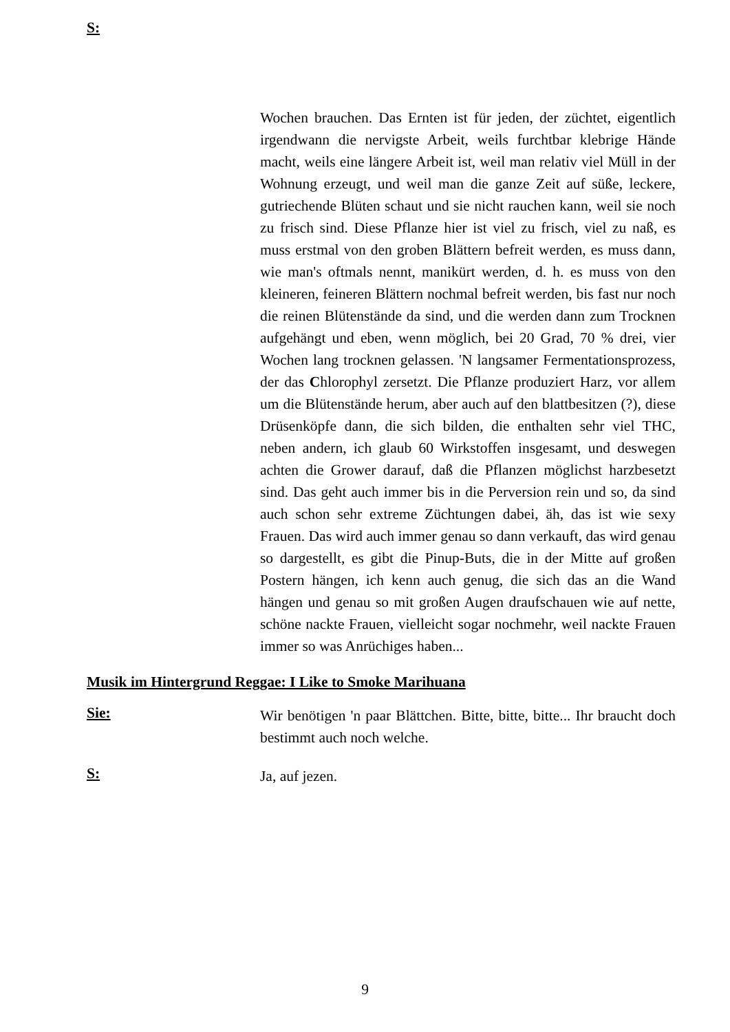S:
Wochen brauchen. Das Ernten ist für jeden, der züchtet, eigentlich irgendwann die nervigste Arbeit, weils furchtbar klebrige Hände macht, weils eine längere Arbeit ist, weil man relativ viel Müll in der Wohnung erzeugt, und weil man die ganze Zeit auf süße, leckere, gutriechende Blüten schaut und sie nicht rauchen kann, weil sie noch zu frisch sind. Diese Pflanze hier ist viel zu frisch, viel zu naß, es muss erstmal von den groben Blättern befreit werden, es muss dann, wie man's oftmals nennt, manikürt werden, d. h. es muss von den kleineren, feineren Blättern nochmal befreit werden, bis fast nur noch die reinen Blütenstände da sind, und die werden dann zum Trocknen aufgehängt und eben, wenn möglich, bei 20 Grad, 70 % drei, vier Wochen lang trocknen gelassen. 'N langsamer Fermentationsprozess, der das Chlorophyl zersetzt. Die Pflanze produziert Harz, vor allem um die Blütenstände herum, aber auch auf den blattbesitzen (?), diese Drüsenköpfe dann, die sich bilden, die enthalten sehr viel THC, neben andern, ich glaub 60 Wirkstoffen insgesamt, und deswegen achten die Grower darauf, daß die Pflanzen möglichst harzbesetzt sind. Das geht auch immer bis in die Perversion rein und so, da sind auch schon sehr extreme Züchtungen dabei, äh, das ist wie sexy Frauen. Das wird auch immer genau so dann verkauft, das wird genau so dargestellt, es gibt die Pinup-Buts, die in der Mitte auf großen Postern hängen, ich kenn auch genug, die sich das an die Wand hängen und genau so mit großen Augen draufschauen wie auf nette, schöne nackte Frauen, vielleicht sogar nochmehr, weil nackte Frauen immer so was Anrüchiges haben...
Musik im Hintergrund Reggae: I Like to Smoke Marihuana
Sie:
Wir benötigen 'n paar Blättchen. Bitte, bitte, bitte... Ihr braucht doch bestimmt auch noch welche.
S:
Ja, auf jezen.
9